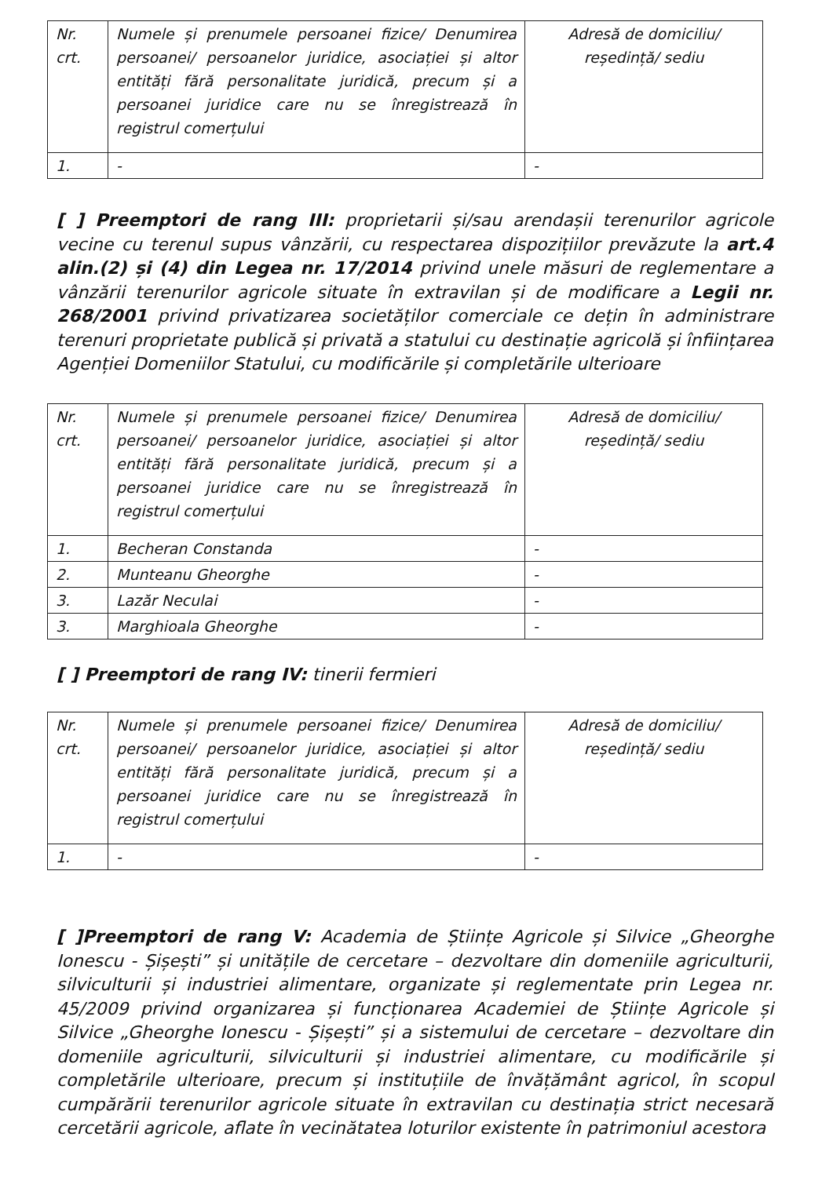| Nr. crt. | Numele și prenumele persoanei fizice/ Denumirea persoanei/ persoanelor juridice, asociației și altor entități fără personalitate juridică, precum și a persoanei juridice care nu se înregistrează în registrul comerțului | Adresă de domiciliu/ reședință/ sediu |
| 1. | - | - |
[ ] Preemptori de rang III: proprietarii și/sau arendașii terenurilor agricole vecine cu terenul supus vânzării, cu respectarea dispozițiilor prevăzute la art.4 alin.(2) și (4) din Legea nr. 17/2014 privind unele măsuri de reglementare a vânzării terenurilor agricole situate în extravilan și de modificare a Legii nr. 268/2001 privind privatizarea societăților comerciale ce dețin în administrare terenuri proprietate publică și privată a statului cu destinație agricolă și înființarea Agenției Domeniilor Statului, cu modificările și completările ulterioare
| Nr. crt. | Numele și prenumele persoanei fizice/ Denumirea persoanei/ persoanelor juridice, asociației și altor entități fără personalitate juridică, precum și a persoanei juridice care nu se înregistrează în registrul comerțului | Adresă de domiciliu/ reședință/ sediu |
| 1. | Becheran Constanda | - |
| 2. | Munteanu Gheorghe | - |
| 3. | Lazăr Neculai | - |
| 3. | Marghioala Gheorghe | - |
[ ] Preemptori de rang IV: tinerii fermieri
| Nr. crt. | Numele și prenumele persoanei fizice/ Denumirea persoanei/ persoanelor juridice, asociației și altor entități fără personalitate juridică, precum și a persoanei juridice care nu se înregistrează în registrul comerțului | Adresă de domiciliu/ reședință/ sediu |
| 1. | - | - |
[ ]Preemptori de rang V: Academia de Științe Agricole și Silvice „Gheorghe Ionescu - Șișești” și unitățile de cercetare – dezvoltare din domeniile agriculturii, silviculturii și industriei alimentare, organizate și reglementate prin Legea nr. 45/2009 privind organizarea și funcționarea Academiei de Științe Agricole și Silvice „Gheorghe Ionescu - Șișești” și a sistemului de cercetare – dezvoltare din domeniile agriculturii, silviculturii și industriei alimentare, cu modificările și completările ulterioare, precum și instituțiile de învățământ agricol, în scopul cumpărării terenurilor agricole situate în extravilan cu destinația strict necesară cercetării agricole, aflate în vecinătatea loturilor existente în patrimoniul acestora